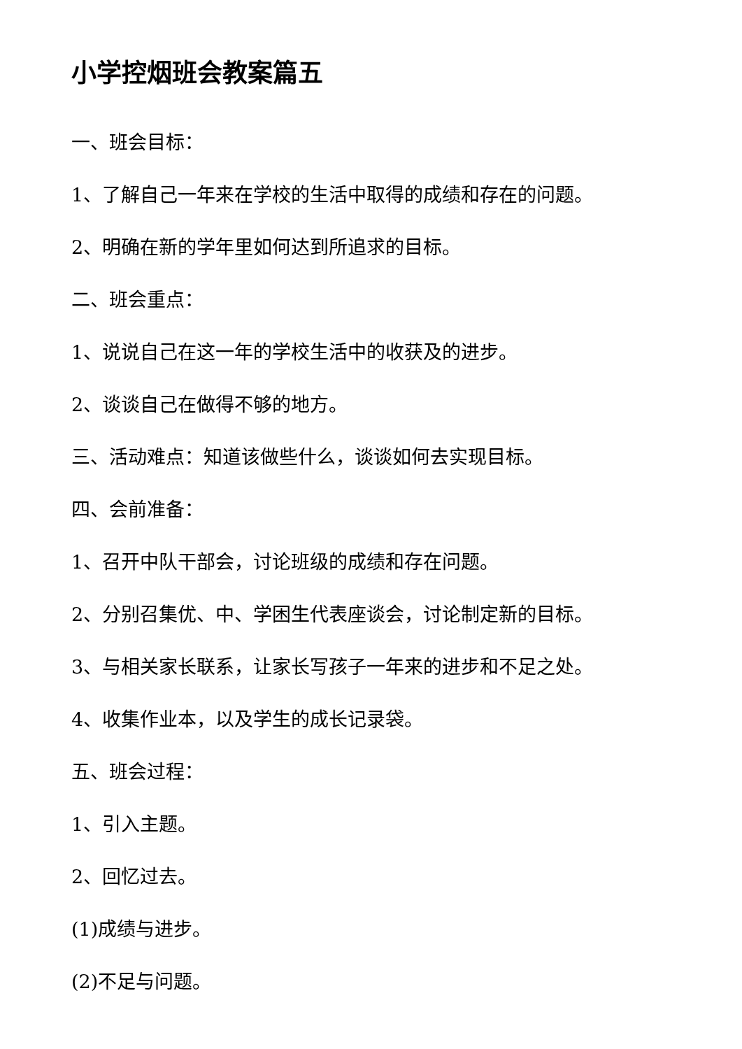小学控烟班会教案篇五
一、班会目标：
1、了解自己一年来在学校的生活中取得的成绩和存在的问题。
2、明确在新的学年里如何达到所追求的目标。
二、班会重点：
1、说说自己在这一年的学校生活中的收获及的进步。
2、谈谈自己在做得不够的地方。
三、活动难点：知道该做些什么，谈谈如何去实现目标。
四、会前准备：
1、召开中队干部会，讨论班级的成绩和存在问题。
2、分别召集优、中、学困生代表座谈会，讨论制定新的目标。
3、与相关家长联系，让家长写孩子一年来的进步和不足之处。
4、收集作业本，以及学生的成长记录袋。
五、班会过程：
1、引入主题。
2、回忆过去。
(1)成绩与进步。
(2)不足与问题。